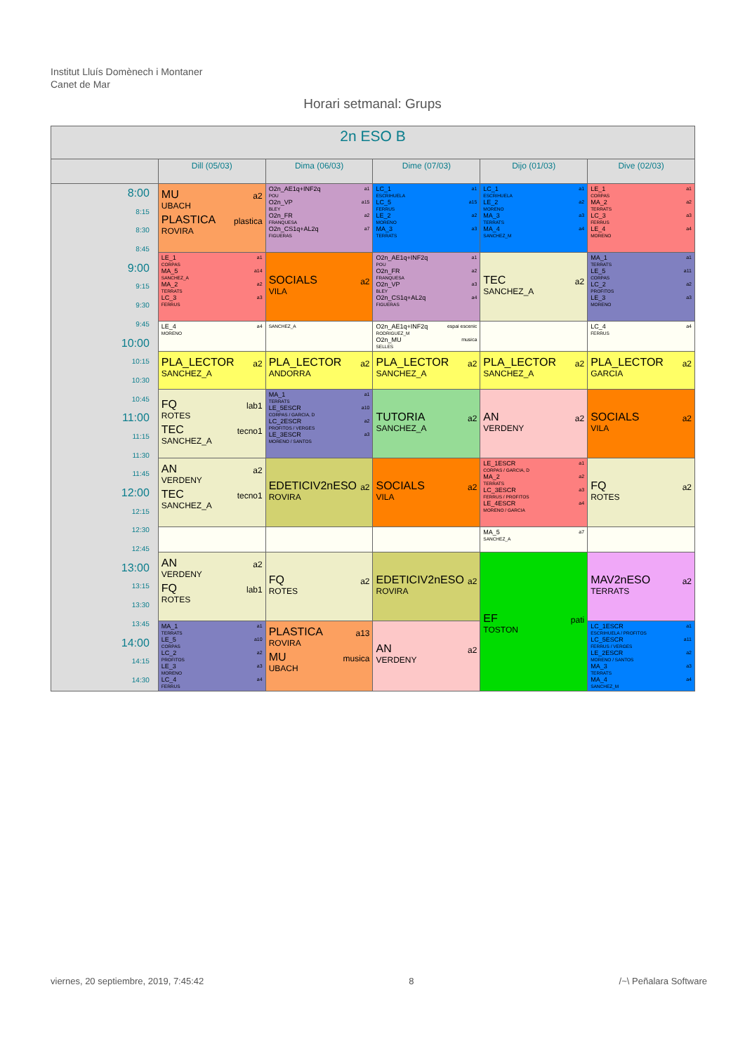Institut Lluís Domènech i Montaner
Canet de Mar
Horari setmanal: Grups
| 2n ESO B | | | | | |
| --- | --- | --- | --- | --- | --- |
| | Dill (05/03) | Dima (06/03) | Dime (07/03) | Dijo (01/03) | Dive (02/03) |
| 8:00 8:15 8:30 8:45 9:00 9:15 9:30 9:45 10:00 10:15 10:30 10:45 11:00 11:15 11:30 11:45 12:00 12:15 12:30 12:45 13:00 13:15 13:30 13:45 14:00 14:15 14:30 | MU a2 UBACH PLASTICA plastica ROVIRA | O2n_AE1q+INF2q a1 POU O2n_VP a15 BLEY O2n_FR a2 FRANQUESA O2n_CS1q+AL2q a7 FIGUERAS | LC_1 a1 ESCRIHUELA LC_5 a15 FERRUS LE_2 a2 MORENO MA_3 a3 TERRATS | LC_1 a1 ESCRIHUELA LE_2 a2 MORENO MA_3 a3 TERRATS MA_4 a4 SANCHEZ_M | LE_1 a1 CORPAS MA_2 a2 TERRATS LC_3 a3 FERRUS LE_4 a4 MORENO |
| | LE_1 a1 CORPAS MA_5 a14 SANCHEZ_A MA_2 a2 TERRATS LC_3 a3 FERRUS | SOCIALS a2 VILA | O2n_AE1q+INF2q a1 POU O2n_FR a2 FRANQUESA O2n_VP a3 BLEY O2n_CS1q+AL2q a4 FIGUERAS | TEC a2 SANCHEZ_A | MA_1 a1 TERRATS LE_5 a11 CORPAS LC_2 a2 PROFITOS LE_3 a3 MORENO |
| | LE_4 a4 MORENO | SANCHEZ_A | O2n_AE1q+INF2q espai escenic RODRIGUEZ_M O2n_MU musica SELLES | | LC_4 a4 FERRUS |
| | PLA_LECTOR a2 SANCHEZ_A | PLA_LECTOR a2 ANDORRA | PLA_LECTOR a2 SANCHEZ_A | PLA_LECTOR a2 SANCHEZ_A | PLA_LECTOR a2 GARCIA |
| | FQ lab1 ROTES TEC tecno1 SANCHEZ_A | MA_1 a1 TERRATS LE_5ESCR a10 CORPAS / GARCIA, D LC_2ESCR a2 PROFITOS / VERGES LE_3ESCR a3 MORENO / SANTOS | TUTORIA a2 SANCHEZ_A | AN a2 VERDENY | SOCIALS a2 VILA |
| | AN a2 VERDENY TEC tecno1 SANCHEZ_A | EDETICIV2nESO a2 ROVIRA | SOCIALS a2 VILA | LE_1ESCR a1 CORPAS / GARCIA, D MA_2 a2 TERRATS LC_3ESCR a3 FERRUS / PROFITOS LE_4ESCR a4 MORENO / GARCIA | FQ a2 ROTES |
| | | | | MA_5 a7 SANCHEZ_A | |
| | AN a2 VERDENY FQ lab1 ROTES | FQ a2 ROTES | EDETICIV2nESO a2 ROVIRA | EF pati TOSTON | MAV2nESO a2 TERRATS |
| | MA_1 a1 TERRATS LE_5 a10 CORPAS LC_2 a2 PROFITOS LE_3 a3 MORENO LC_4 a4 FERRUS | PLASTICA a13 ROVIRA MU musica UBACH | AN a2 VERDENY | | LC_1ESCR a1 ESCRIHUELA / PROFITOS LC_5ESCR a11 FERRUS / VERGES LE_2ESCR a2 MORENO / SANTOS MA_3 a3 TERRATS MA_4 a4 SANCHEZ_M |
viernes, 20 septiembre, 2019, 7:45:42 8 /~\ Peñalara Software